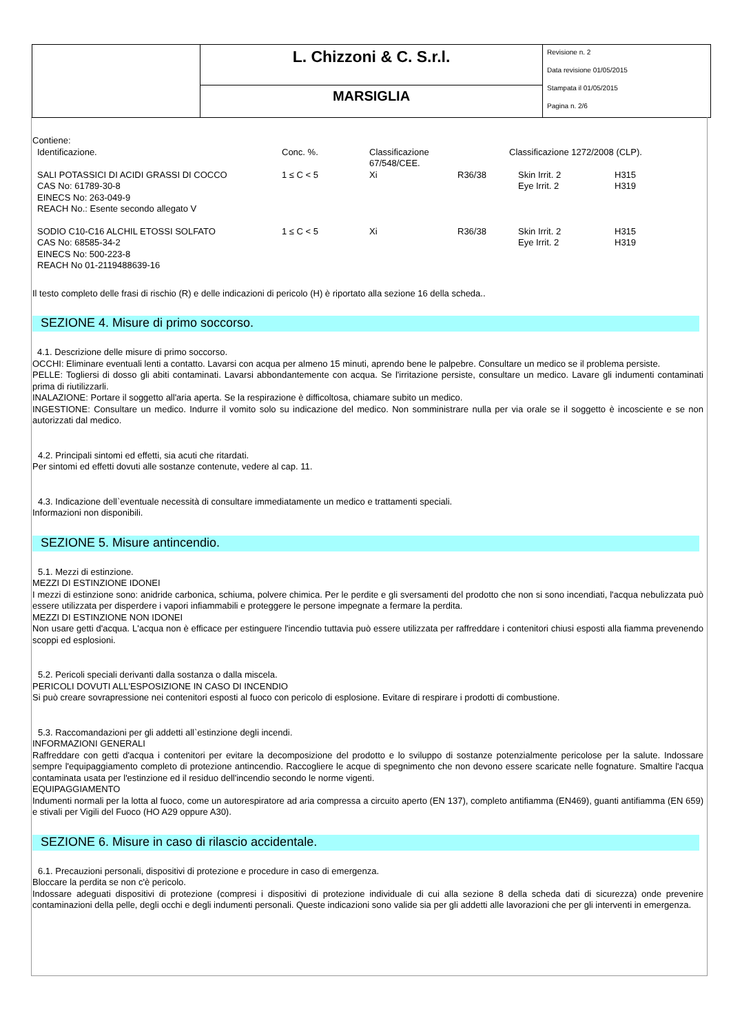| | L. Chizzoni & C. S.r.l. | Revisione n. 2 Data revisione 01/05/2015 Stampata il 01/05/2015 Pagina n. 2/6 |
| | MARSIGLIA | |
Contiene:
| Identificazione. | Conc. %. | Classificazione 67/548/CEE. | | Classificazione 1272/2008 (CLP). | |
| SALI POTASSICI DI ACIDI GRASSI DI COCCO CAS No: 61789-30-8 EINECS No: 263-049-9 REACH No.: Esente secondo allegato V | 1 ≤ C < 5 | Xi | R36/38 | Skin Irrit. 2 Eye Irrit. 2 | H315 H319 |
| SODIO C10-C16 ALCHIL ETOSSI SOLFATO CAS No: 68585-34-2 EINECS No: 500-223-8 REACH No 01-2119488639-16 | 1 ≤ C < 5 | Xi | R36/38 | Skin Irrit. 2 Eye Irrit. 2 | H315 H319 |
Il testo completo delle frasi di rischio (R) e delle indicazioni di pericolo (H) è riportato alla sezione 16 della scheda..
SEZIONE 4. Misure di primo soccorso.
4.1. Descrizione delle misure di primo soccorso.
OCCHI: Eliminare eventuali lenti a contatto. Lavarsi con acqua per almeno 15 minuti, aprendo bene le palpebre. Consultare un medico se il problema persiste.
PELLE: Togliersi di dosso gli abiti contaminati. Lavarsi abbondantemente con acqua. Se l'irritazione persiste, consultare un medico. Lavare gli indumenti contaminati prima di riutilizzarli.
INALAZIONE: Portare il soggetto all'aria aperta. Se la respirazione è difficoltosa, chiamare subito un medico.
INGESTIONE: Consultare un medico. Indurre il vomito solo su indicazione del medico. Non somministrare nulla per via orale se il soggetto è incosciente e se non autorizzati dal medico.
4.2. Principali sintomi ed effetti, sia acuti che ritardati.
Per sintomi ed effetti dovuti alle sostanze contenute, vedere al cap. 11.
4.3. Indicazione dell`eventuale necessità di consultare immediatamente un medico e trattamenti speciali.
Informazioni non disponibili.
SEZIONE 5. Misure antincendio.
5.1. Mezzi di estinzione.
MEZZI DI ESTINZIONE IDONEI
I mezzi di estinzione sono: anidride carbonica, schiuma, polvere chimica. Per le perdite e gli sversamenti del prodotto che non si sono incendiati, l'acqua nebulizzata può essere utilizzata per disperdere i vapori infiammabili e proteggere le persone impegnate a fermare la perdita.
MEZZI DI ESTINZIONE NON IDONEI
Non usare getti d'acqua. L'acqua non è efficace per estinguere l'incendio tuttavia può essere utilizzata per raffreddare i contenitori chiusi esposti alla fiamma prevenendo scoppi ed esplosioni.
5.2. Pericoli speciali derivanti dalla sostanza o dalla miscela.
PERICOLI DOVUTI ALL'ESPOSIZIONE IN CASO DI INCENDIO
Si può creare sovrapressione nei contenitori esposti al fuoco con pericolo di esplosione. Evitare di respirare i prodotti di combustione.
5.3. Raccomandazioni per gli addetti all`estinzione degli incendi.
INFORMAZIONI GENERALI
Raffreddare con getti d'acqua i contenitori per evitare la decomposizione del prodotto e lo sviluppo di sostanze potenzialmente pericolose per la salute. Indossare sempre l'equipaggiamento completo di protezione antincendio. Raccogliere le acque di spegnimento che non devono essere scaricate nelle fognature. Smaltire l'acqua contaminata usata per l'estinzione ed il residuo dell'incendio secondo le norme vigenti.
EQUIPAGGIAMENTO
Indumenti normali per la lotta al fuoco, come un autorespiratore ad aria compressa a circuito aperto (EN 137), completo antifiamma (EN469), guanti antifiamma (EN 659) e stivali per Vigili del Fuoco (HO A29 oppure A30).
SEZIONE 6. Misure in caso di rilascio accidentale.
6.1. Precauzioni personali, dispositivi di protezione e procedure in caso di emergenza.
Bloccare la perdita se non c'è pericolo.
Indossare adeguati dispositivi di protezione (compresi i dispositivi di protezione individuale di cui alla sezione 8 della scheda dati di sicurezza) onde prevenire contaminazioni della pelle, degli occhi e degli indumenti personali. Queste indicazioni sono valide sia per gli addetti alle lavorazioni che per gli interventi in emergenza.